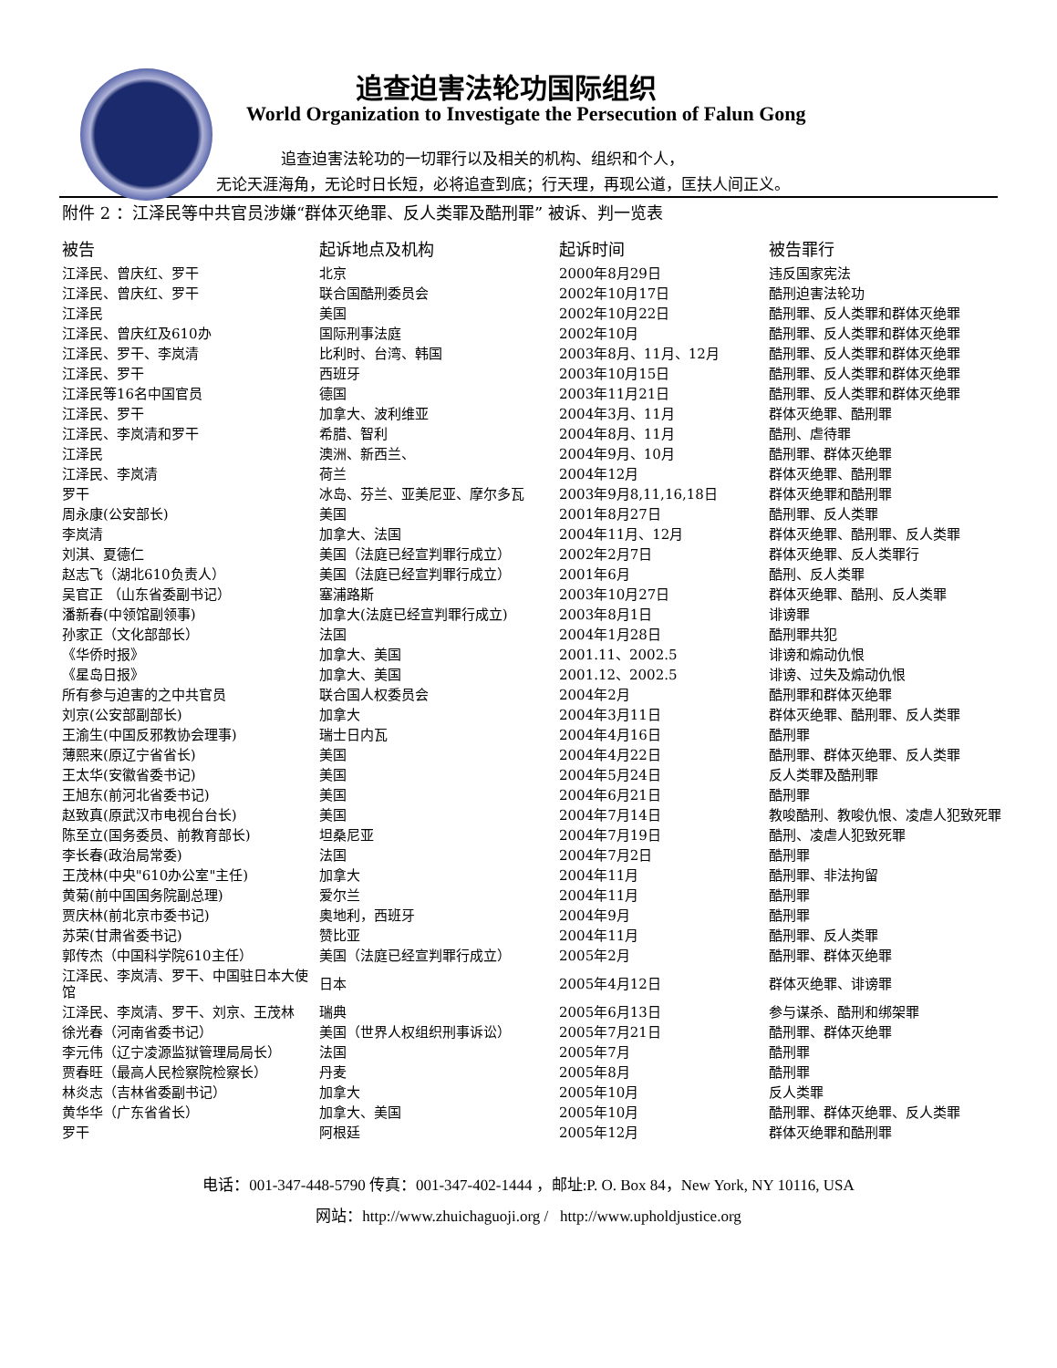追查迫害法轮功国际组织
World Organization to Investigate the Persecution of Falun Gong
追查迫害法轮功的一切罪行以及相关的机构、组织和个人，
无论天涯海角，无论时日长短，必将追查到底；行天理，再现公道，匡扶人间正义。
附件 2 ：江泽民等中共官员涉嫌“群体灭绝罪、反人类罪及酷刑罪” 被诉、判一览表
| 被告 | 起诉地点及机构 | 起诉时间 | 被告罪行 |
| --- | --- | --- | --- |
| 江泽民、曾庆红、罗干 | 北京 | 2000年8月29日 | 违反国家宪法 |
| 江泽民、曾庆红、罗干 | 联合国酷刑委员会 | 2002年10月17日 | 酷刑迫害法轮功 |
| 江泽民 | 美国 | 2002年10月22日 | 酷刑罪、反人类罪和群体灭绝罪 |
| 江泽民、曾庆红及610办 | 国际刑事法庭 | 2002年10月 | 酷刑罪、反人类罪和群体灭绝罪 |
| 江泽民、罗干、李岚清 | 比利时、台湾、韩国 | 2003年8月、11月、12月 | 酷刑罪、反人类罪和群体灭绝罪 |
| 江泽民、罗干 | 西班牙 | 2003年10月15日 | 酷刑罪、反人类罪和群体灭绝罪 |
| 江泽民等16名中国官员 | 德国 | 2003年11月21日 | 酷刑罪、反人类罪和群体灭绝罪 |
| 江泽民、罗干 | 加拿大、波利维亚 | 2004年3月、11月 | 群体灭绝罪、酷刑罪 |
| 江泽民、李岚清和罗干 | 希腊、智利 | 2004年8月、11月 | 酷刑、虐待罪 |
| 江泽民 | 澳洲、新西兰、 | 2004年9月、10月 | 酷刑罪、群体灭绝罪 |
| 江泽民、李岚清 | 荷兰 | 2004年12月 | 群体灭绝罪、酷刑罪 |
| 罗干 | 冰岛、芬兰、亚美尼亚、摩尔多瓦 | 2003年9月8,11,16,18日 | 群体灭绝罪和酷刑罪 |
| 周永康(公安部长) | 美国 | 2001年8月27日 | 酷刑罪、反人类罪 |
| 李岚清 | 加拿大、法国 | 2004年11月、12月 | 群体灭绝罪、酷刑罪、反人类罪 |
| 刘淇、夏德仁 | 美国（法庭已经宣判罪行成立） | 2002年2月7日 | 群体灭绝罪、反人类罪行 |
| 赵志飞（湖北610负责人） | 美国（法庭已经宣判罪行成立） | 2001年6月 | 酷刑、反人类罪 |
| 吴官正 （山东省委副书记） | 塞浦路斯 | 2003年10月27日 | 群体灭绝罪、酷刑、反人类罪 |
| 潘新春(中领馆副领事) | 加拿大(法庭已经宣判罪行成立) | 2003年8月1日 | 诽谤罪 |
| 孙家正（文化部部长） | 法国 | 2004年1月28日 | 酷刑罪共犯 |
| 《华侨时报》 | 加拿大、美国 | 2001.11、2002.5 | 诽谤和煽动仇恨 |
| 《星岛日报》 | 加拿大、美国 | 2001.12、2002.5 | 诽谤、过失及煽动仇恨 |
| 所有参与迫害的之中共官员 | 联合国人权委员会 | 2004年2月 | 酷刑罪和群体灭绝罪 |
| 刘京(公安部副部长) | 加拿大 | 2004年3月11日 | 群体灭绝罪、酷刑罪、反人类罪 |
| 王渝生(中国反邪教协会理事) | 瑞士日内瓦 | 2004年4月16日 | 酷刑罪 |
| 薄熙来(原辽宁省省长) | 美国 | 2004年4月22日 | 酷刑罪、群体灭绝罪、反人类罪 |
| 王太华(安徽省委书记) | 美国 | 2004年5月24日 | 反人类罪及酷刑罪 |
| 王旭东(前河北省委书记) | 美国 | 2004年6月21日 | 酷刑罪 |
| 赵致真(原武汉市电视台台长) | 美国 | 2004年7月14日 | 教唆酷刑、教唆仇恨、凌虐人犯致死罪 |
| 陈至立(国务委员、前教育部长) | 坦桑尼亚 | 2004年7月19日 | 酷刑、凌虐人犯致死罪 |
| 李长春(政治局常委) | 法国 | 2004年7月2日 | 酷刑罪 |
| 王茂林(中央"610办公室"主任) | 加拿大 | 2004年11月 | 酷刑罪、非法拘留 |
| 黄菊(前中国国务院副总理) | 爱尔兰 | 2004年11月 | 酷刑罪 |
| 贾庆林(前北京市委书记) | 奥地利，西班牙 | 2004年9月 | 酷刑罪 |
| 苏荣(甘肃省委书记) | 赞比亚 | 2004年11月 | 酷刑罪、反人类罪 |
| 郭传杰（中国科学院610主任） | 美国（法庭已经宣判罪行成立） | 2005年2月 | 酷刑罪、群体灭绝罪 |
| 江泽民、李岚清、罗干、中国驻日本大使馆 | 日本 | 2005年4月12日 | 群体灭绝罪、诽谤罪 |
| 江泽民、李岚清、罗干、刘京、王茂林 | 瑞典 | 2005年6月13日 | 参与谋杀、酷刑和绑架罪 |
| 徐光春（河南省委书记） | 美国（世界人权组织刑事诉讼） | 2005年7月21日 | 酷刑罪、群体灭绝罪 |
| 李元伟（辽宁凌源监狱管理局局长） | 法国 | 2005年7月 | 酷刑罪 |
| 贾春旺（最高人民检察院检察长） | 丹麦 | 2005年8月 | 酷刑罪 |
| 林炎志（吉林省委副书记） | 加拿大 | 2005年10月 | 反人类罪 |
| 黄华华（广东省省长） | 加拿大、美国 | 2005年10月 | 酷刑罪、群体灭绝罪、反人类罪 |
| 罗干 | 阿根廷 | 2005年12月 | 群体灭绝罪和酷刑罪 |
电话：001-347-448-5790 传真：001-347-402-1444 ，邮址:P. O. Box 84，New York, NY 10116, USA
网站：http://www.zhuichaguoji.org / http://www.upholdjustice.org